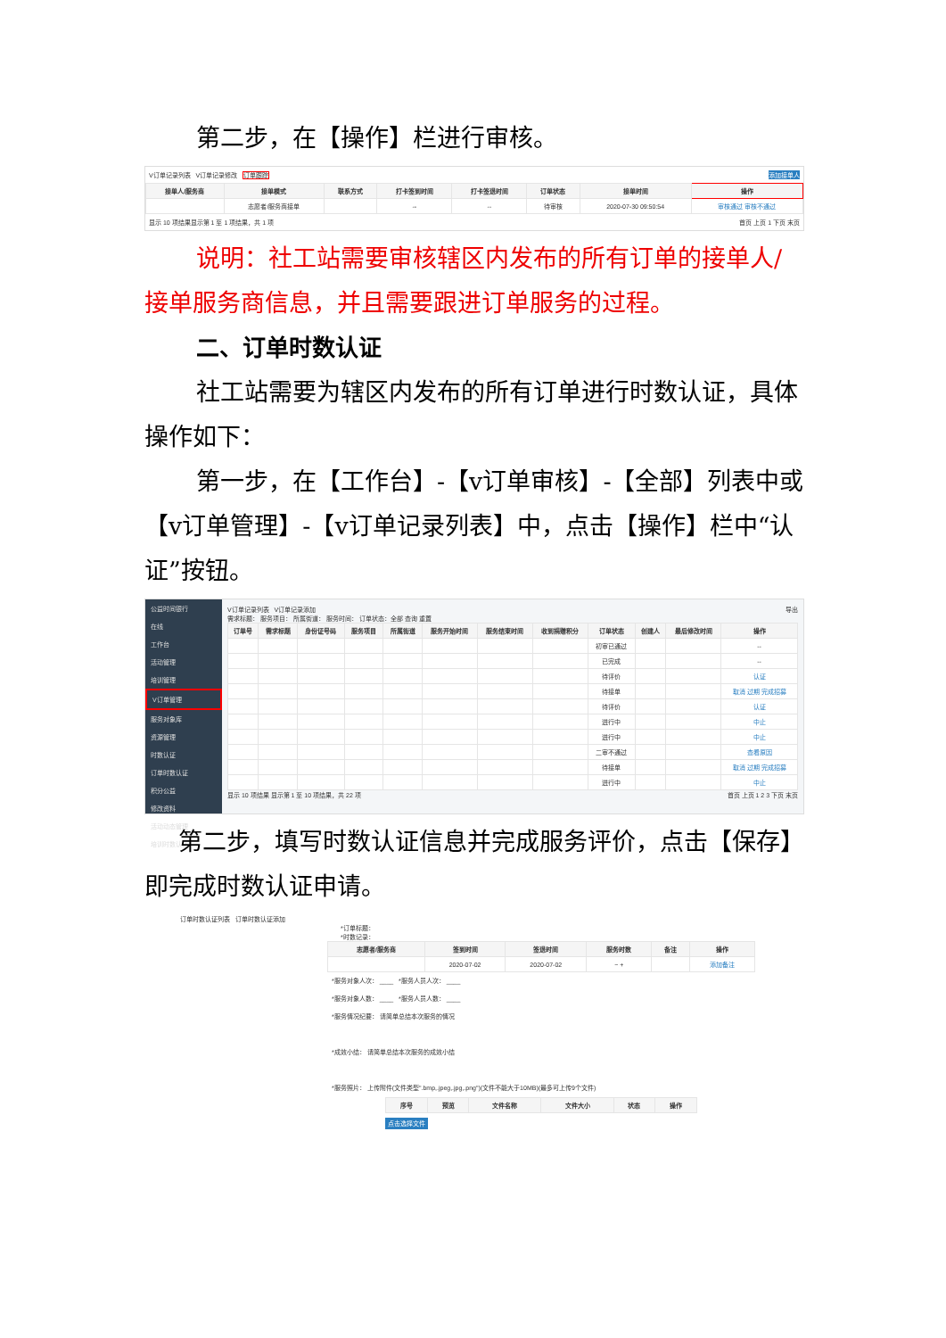第二步，在【操作】栏进行审核。
V订单记录列表 V订单记录修改 订单跟踪 添加接单人
| 接单人/服务商 | 接单模式 | 联系方式 | 打卡签到时间 | 打卡签退时间 | 订单状态 | 接单时间 | 操作 |
| --- | --- | --- | --- | --- | --- | --- | --- |
| | 志愿者/服务商接单 | | -- | -- | 待审核 | 2020-07-30 09:50:54 | 审核通过 审核不通过 |
显示 10 项结果显示第 1 至 1 项结果，共 1 项 首页 上页 1 下页 末页
说明：社工站需要审核辖区内发布的所有订单的接单人/接单服务商信息，并且需要跟进订单服务的过程。
二、订单时数认证
社工站需要为辖区内发布的所有订单进行时数认证，具体操作如下：
第一步，在【工作台】-【v订单审核】-【全部】列表中或【v订单管理】-【v订单记录列表】中，点击【操作】栏中“认证”按钮。
公益时间银行
在线
工作台
活动管理
培训管理
V订单管理
服务对象库
资源管理
时数认证
订单时数认证
积分公益
修改资料
活动动态管理
培训时数认证
V订单记录列表 V订单记录添加 导出
需求标题： 服务项目： 所属街道： 服务时间： 订单状态：全部 查询 重置
| 订单号 | 需求标题 | 身份证号码 | 服务项目 | 所属街道 | 服务开始时间 | 服务结束时间 | 收到捐赠积分 | 订单状态 | 创建人 | 最后修改时间 | 操作 |
| --- | --- | --- | --- | --- | --- | --- | --- | --- | --- | --- | --- |
| | | | | | | | | 初审已通过 | | | -- |
| | | | | | | | | 已完成 | | | -- |
| | | | | | | | | 待评价 | | | 认证 |
| | | | | | | | | 待接单 | | | 取消 过期 完成招募 |
| | | | | | | | | 待评价 | | | 认证 |
| | | | | | | | | 进行中 | | | 中止 |
| | | | | | | | | 进行中 | | | 中止 |
| | | | | | | | | 二审不通过 | | | 查看原因 |
| | | | | | | | | 待接单 | | | 取消 过期 完成招募 |
| | | | | | | | | 进行中 | | | 中止 |
显示 10 项结果 显示第 1 至 10 项结果，共 22 项 首页 上页 1 2 3 下页 末页
第二步，填写时数认证信息并完成服务评价，点击【保存】即完成时数认证申请。
订单时数认证列表 订单时数认证添加
*订单标题：
*时数记录：
| 志愿者/服务商 | 签到时间 | 签退时间 | 服务时数 | 备注 | 操作 |
| --- | --- | --- | --- | --- | --- |
| | 2020-07-02 | 2020-07-02 | − + | | 添加备注 |
*服务对象人次： ____ *服务人员人次： ____
*服务对象人数： ____ *服务人员人数： ____
*服务情况纪要： 请简单总结本次服务的情况
*成效小结： 请简单总结本次服务的成效小结
*服务照片： 上传附件(文件类型".bmp,.jpeg,.jpg,.png")(文件不能大于10MB)(最多可上传9个文件)
| 序号 | 预览 | 文件名称 | 文件大小 | 状态 | 操作 |
| --- | --- | --- | --- | --- | --- |
点击选择文件